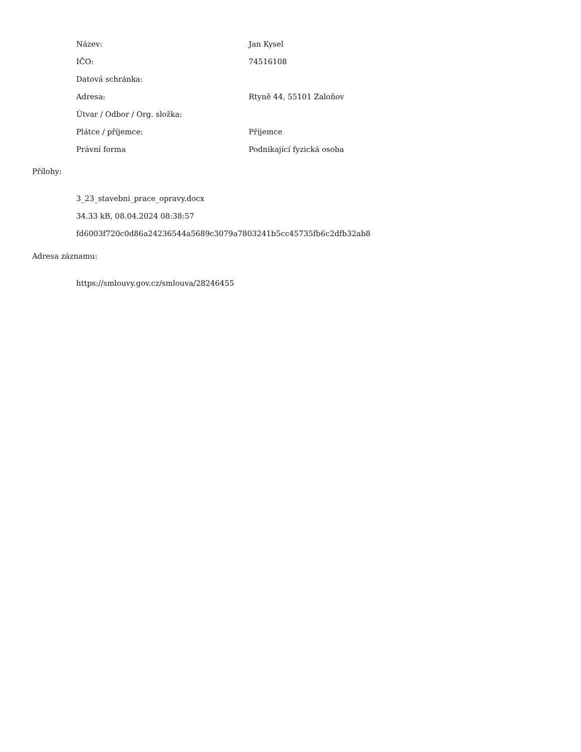| Název: | Jan Kysel |
| IČO: | 74516108 |
| Datová schránka: | |
| Adresa: | Rtyně 44, 55101 Zaloňov |
| Útvar / Odbor / Org. složka: | |
| Plátce / příjemce: | Příjemce |
| Právní forma | Podnikající fyzická osoba |
Přílohy:
3_23_stavebni_prace_opravy.docx
34.33 kB, 08.04.2024 08:38:57
fd6003f720c0d86a24236544a5689c3079a7803241b5cc45735fb6c2dfb32ab8
Adresa záznamu:
https://smlouvy.gov.cz/smlouva/28246455